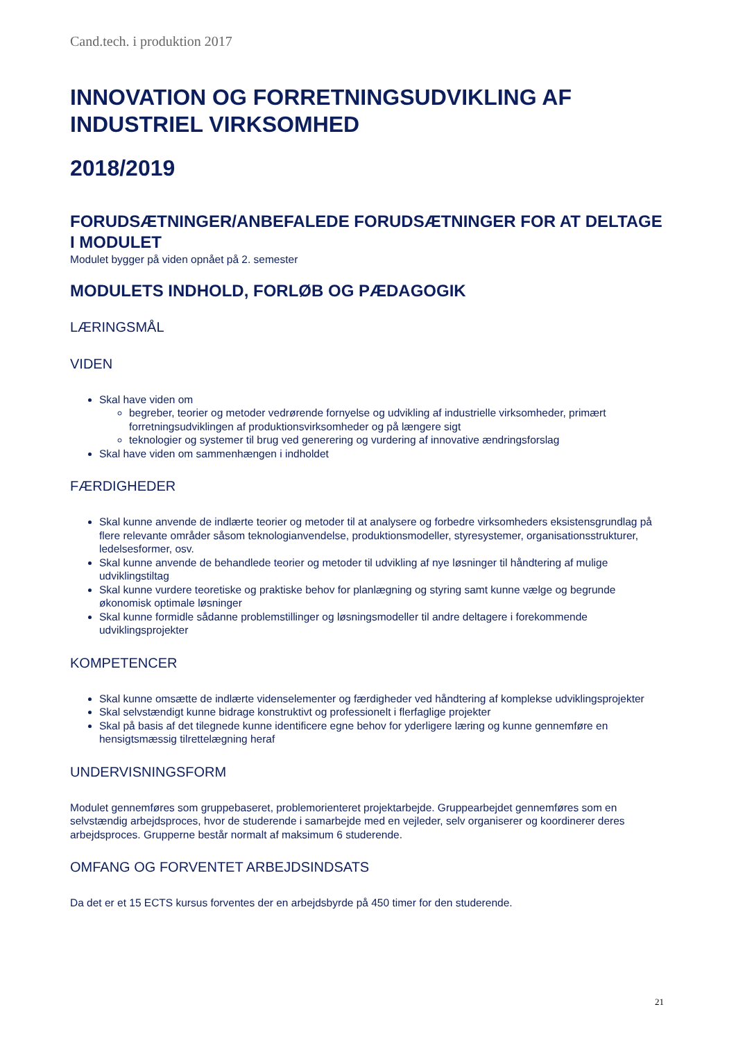Cand.tech. i produktion 2017
INNOVATION OG FORRETNINGSUDVIKLING AF INDUSTRIEL VIRKSOMHED
2018/2019
FORUDSÆTNINGER/ANBEFALEDE FORUDSÆTNINGER FOR AT DELTAGE I MODULET
Modulet bygger på viden opnået på 2. semester
MODULETS INDHOLD, FORLØB OG PÆDAGOGIK
LÆRINGSMÅL
VIDEN
Skal have viden om
begreber, teorier og metoder vedrørende fornyelse og udvikling af industrielle virksomheder, primært forretningsudviklingen af produktionsvirksomheder og på længere sigt
teknologier og systemer til brug ved generering og vurdering af innovative ændringsforslag
Skal have viden om sammenhængen i indholdet
FÆRDIGHEDER
Skal kunne anvende de indlærte teorier og metoder til at analysere og forbedre virksomheders eksistensgrundlag på flere relevante områder såsom teknologianvendelse, produktionsmodeller, styresystemer, organisationsstrukturer, ledelsesformer, osv.
Skal kunne anvende de behandlede teorier og metoder til udvikling af nye løsninger til håndtering af mulige udviklingstiltag
Skal kunne vurdere teoretiske og praktiske behov for planlægning og styring samt kunne vælge og begrunde økonomisk optimale løsninger
Skal kunne formidle sådanne problemstillinger og løsningsmodeller til andre deltagere i forekommende udviklingsprojekter
KOMPETENCER
Skal kunne omsætte de indlærte videnselementer og færdigheder ved håndtering af komplekse udviklingsprojekter
Skal selvstændigt kunne bidrage konstruktivt og professionelt i flerfaglige projekter
Skal på basis af det tilegnede kunne identificere egne behov for yderligere læring og kunne gennemføre en hensigtsmæssig tilrettelægning heraf
UNDERVISNINGSFORM
Modulet gennemføres som gruppebaseret, problemorienteret projektarbejde. Gruppearbejdet gennemføres som en selvstændig arbejdsproces, hvor de studerende i samarbejde med en vejleder, selv organiserer og koordinerer deres arbejdsproces. Grupperne består normalt af maksimum 6 studerende.
OMFANG OG FORVENTET ARBEJDSINDSATS
Da det er et 15 ECTS kursus forventes der en arbejdsbyrde på 450 timer for den studerende.
21